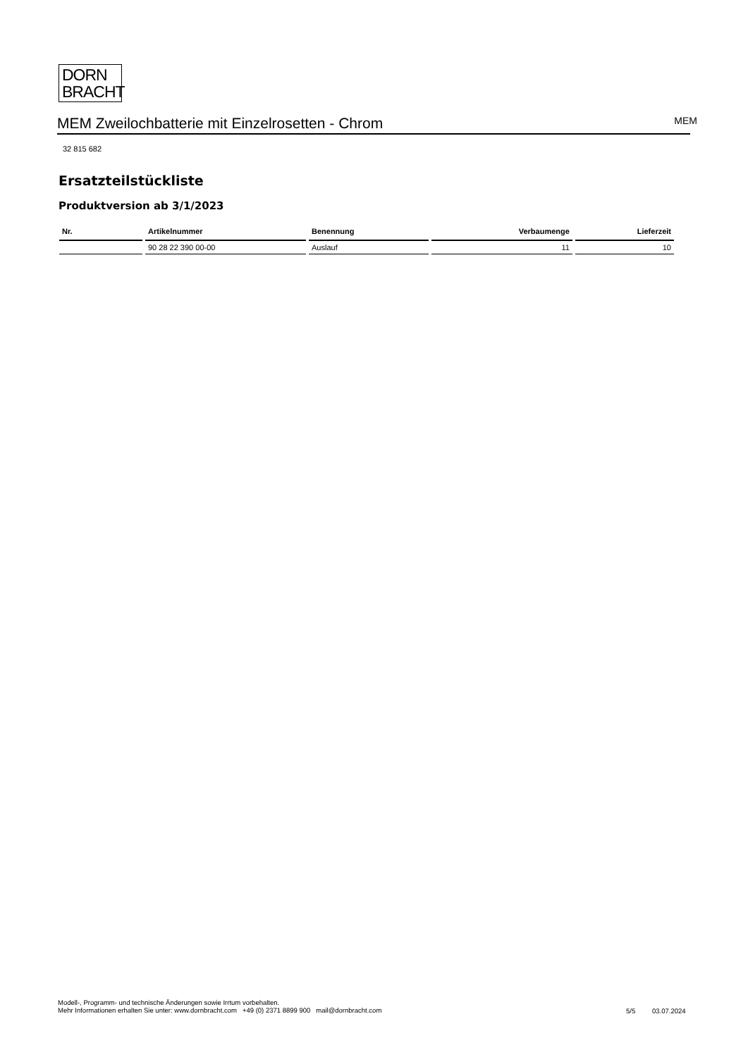DORN
BRACHT
MEM Zweilochbatterie mit Einzelrosetten - Chrom
MEM
32 815 682
Ersatzteilstückliste
Produktversion ab 3/1/2023
| Nr. | Artikelnummer | Benennung | Verbaumenge | Lieferzeit |
| --- | --- | --- | --- | --- |
| | 90 28 22 390 00-00 | Auslauf | 11 | 10 |
Modell-, Programm- und technische Änderungen sowie Irrtum vorbehalten.
Mehr Informationen erhalten Sie unter: www.dornbracht.com +49 (0) 2371 8899 900 mail@dornbracht.com
5/5 03.07.2024